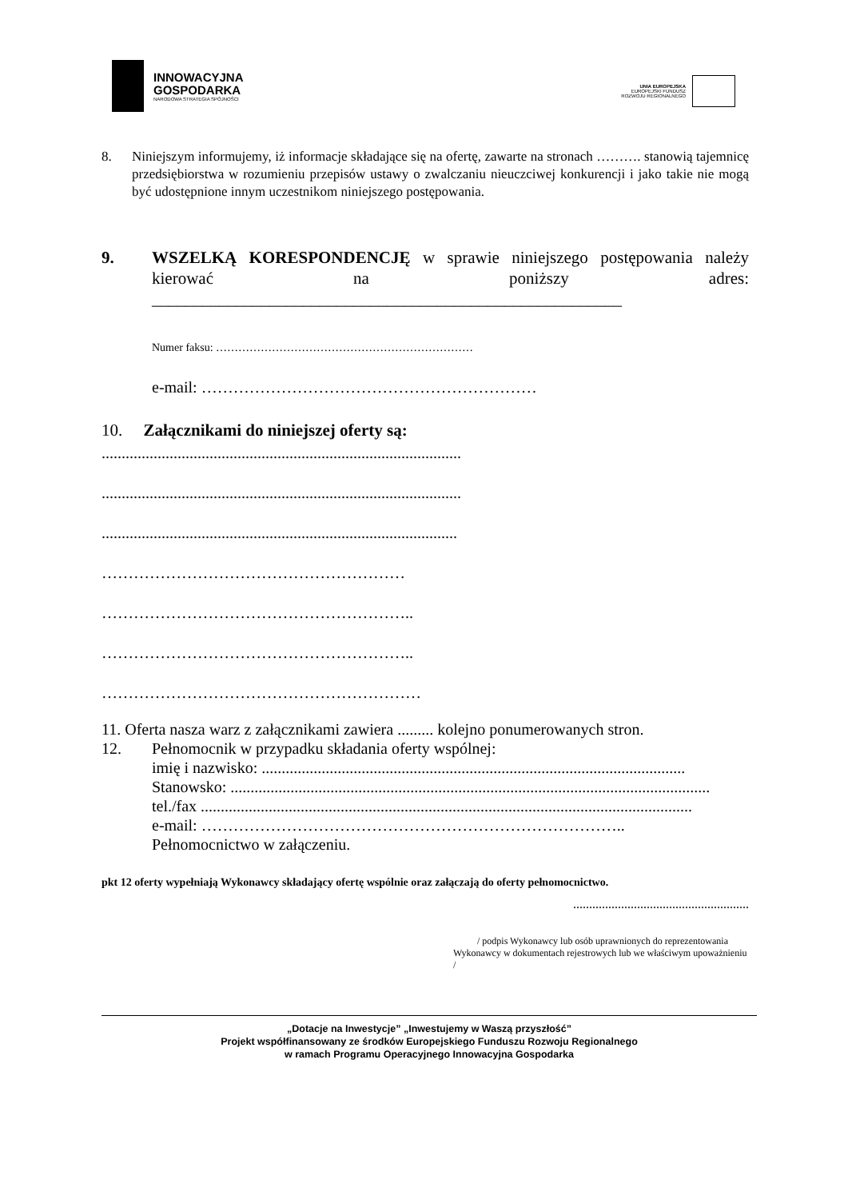INNOWACYJNA
GOSPODARKA
NARODOWA STRATEGIA SPÓJNOŚCI
UNIA EUROPEJSKA
EUROPEJSKI FUNDUSZ
ROZWOJU REGIONALNEGO
8. Niniejszym informujemy, iż informacje składające się na ofertę, zawarte na stronach ………. stanowią tajemnicę przedsiębiorstwa w rozumieniu przepisów ustawy o zwalczaniu nieuczciwej konkurencji i jako takie nie mogą być udostępnione innym uczestnikom niniejszego postępowania.
9. WSZELKĄ KORESPONDENCJĘ w sprawie niniejszego postępowania należy kierować na poniższy adres: ________________________________________________________
Numer faksu: ……………………………………………………………
e-mail: ………………………………………………………
10. Załącznikami do niniejszej oferty są:
..........................................................................................
..........................................................................................
.........................................................................................
…………………………………………………
…………………………………………………..
…………………………………………………..
……………………………………………………
11. Oferta nasza warz z załącznikami zawiera ......... kolejno ponumerowanych stron.
12. Pełnomocnik w przypadku składania oferty wspólnej:
imię i nazwisko: ..........................................................................................................
Stanowsko: ........................................................................................................................
tel./fax ...........................................................................................................................
e-mail: ……………………………………………………………………..
Pełnomocnictwo w załączeniu.
pkt 12 oferty wypełniają Wykonawcy składający ofertę wspólnie oraz załączają do oferty pełnomocnictwo.
.......................................................
/ podpis Wykonawcy lub osób uprawnionych do reprezentowania Wykonawcy w dokumentach rejestrowych lub we właściwym upoważnieniu /
„Dotacje na Inwestycje” „Inwestujemy w Waszą przyszłość”
Projekt współfinansowany ze środków Europejskiego Funduszu Rozwoju Regionalnego
w ramach Programu Operacyjnego Innowacyjna Gospodarka